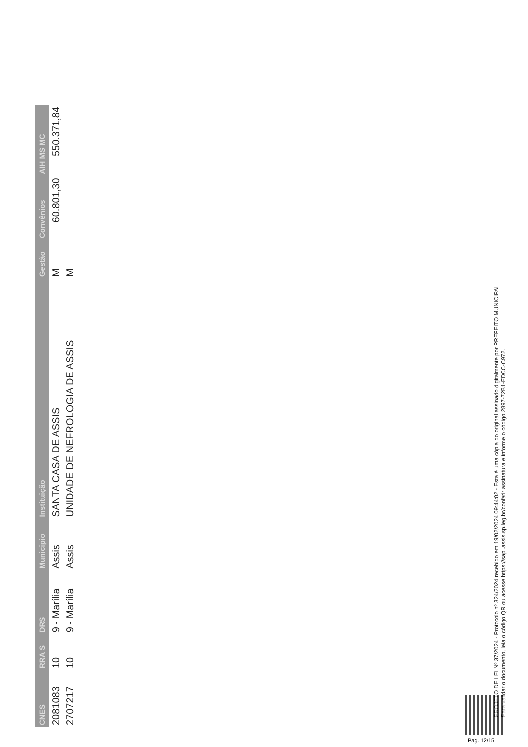| CNES | RRA S | DRS | Municipio | Instituição | Gestão | Convênios | AIH MS MC |
| --- | --- | --- | --- | --- | --- | --- | --- |
| 2081083 | 10 | 9 - Marília | Assis | SANTA CASA DE ASSIS | M | 60.801,30 | 550.371,84 |
| 2707217 | 10 | 9 - Marília | Assis | UNIDADE DE NEFROLOGIA DE ASSIS | M | | |
PROJETO DE LEI Nº 37/2024 - Protocolo nº 324/2024 recebido em 19/02/2024 09:44:02 - Esta é uma cópia do original assinado digitalmente por PREFEITO MUNICIPAL
Para validar o documento, leia o código QR ou acesse https://sapl.assis.sp.leg.br/conferir assinatura e informe o código 2897-72B1-EDCC-C972.
Pag. 12/15